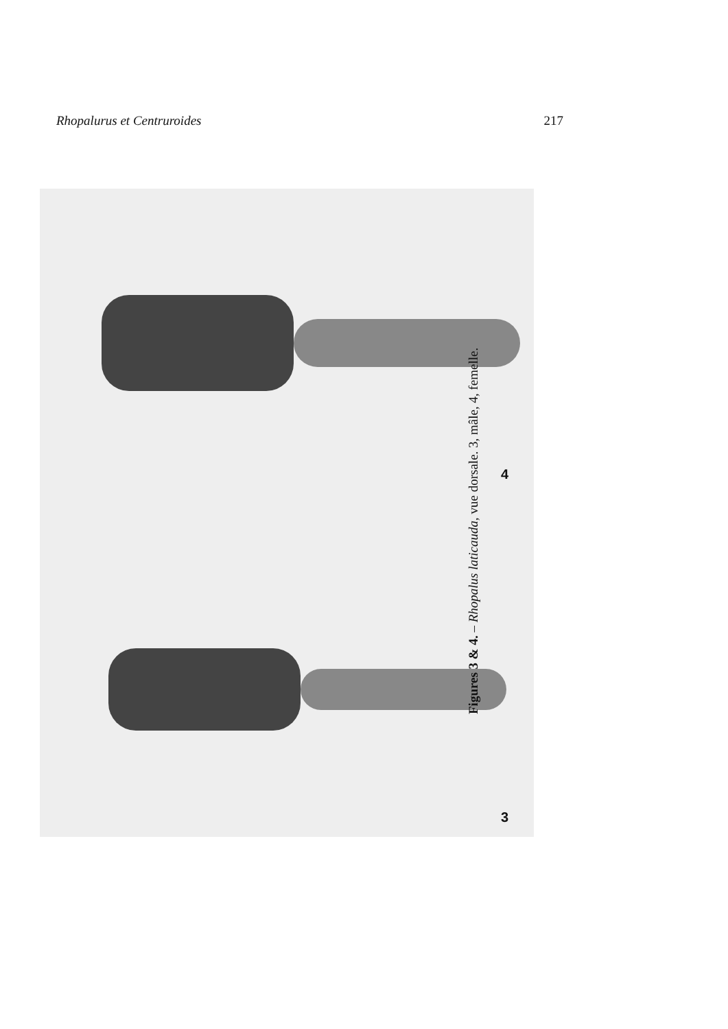Rhopalurus et Centruroides 217
4
3
Figures 3 & 4. – Rhopalus laticauda, vue dorsale. 3, mâle, 4, femelle.